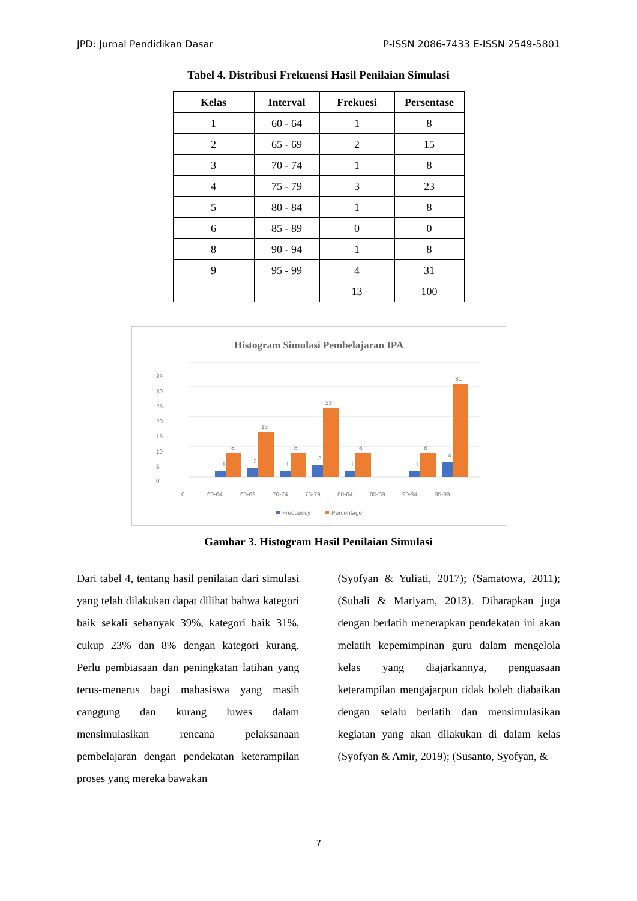JPD: Jurnal Pendidikan Dasar P-ISSN 2086-7433 E-ISSN 2549-5801
Tabel 4. Distribusi Frekuensi Hasil Penilaian Simulasi
| Kelas | Interval | Frekuesi | Persentase |
| --- | --- | --- | --- |
| 1 | 60 - 64 | 1 | 8 |
| 2 | 65 - 69 | 2 | 15 |
| 3 | 70 - 74 | 1 | 8 |
| 4 | 75 - 79 | 3 | 23 |
| 5 | 80 - 84 | 1 | 8 |
| 6 | 85 - 89 | 0 | 0 |
| 8 | 90 - 94 | 1 | 8 |
| 9 | 95 - 99 | 4 | 31 |
| | | 13 | 100 |
Histogram Simulasi Pembelajaran IPA
0
5
10
15
20
25
30
35
8
15
8
23
8
8
31
1
2
1
3
1
1
4
0
60-64
65-69
70-74
75-79
80-84
85-89
90-94
95-99
Frequency
Percentage
Gambar 3. Histogram Hasil Penilaian Simulasi
Dari tabel 4, tentang hasil penilaian dari simulasi yang telah dilakukan dapat dilihat bahwa kategori baik sekali sebanyak 39%, kategori baik 31%, cukup 23% dan 8% dengan kategori kurang. Perlu pembiasaan dan peningkatan latihan yang terus-menerus bagi mahasiswa yang masih canggung dan kurang luwes dalam mensimulasikan rencana pelaksanaan pembelajaran dengan pendekatan keterampilan proses yang mereka bawakan
(Syofyan & Yuliati, 2017); (Samatowa, 2011); (Subali & Mariyam, 2013). Diharapkan juga dengan berlatih menerapkan pendekatan ini akan melatih kepemimpinan guru dalam mengelola kelas yang diajarkannya, penguasaan keterampilan mengajarpun tidak boleh diabaikan dengan selalu berlatih dan mensimulasikan kegiatan yang akan dilakukan di dalam kelas (Syofyan & Amir, 2019); (Susanto, Syofyan, &
7